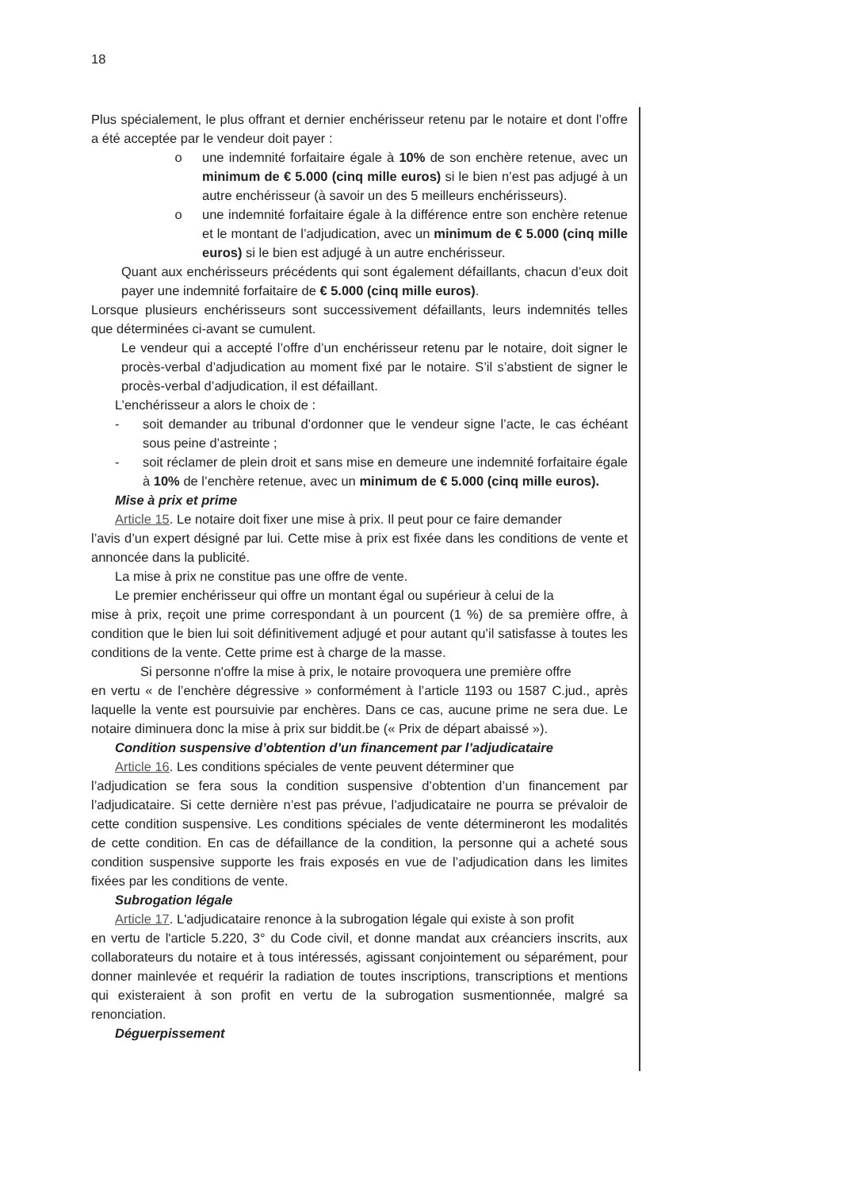18
Plus spécialement, le plus offrant et dernier enchérisseur retenu par le notaire et dont l’offre a été acceptée par le vendeur doit payer :
o une indemnité forfaitaire égale à 10% de son enchère retenue, avec un minimum de € 5.000 (cinq mille euros) si le bien n’est pas adjugé à un autre enchérisseur (à savoir un des 5 meilleurs enchérisseurs).
o une indemnité forfaitaire égale à la différence entre son enchère retenue et le montant de l’adjudication, avec un minimum de € 5.000 (cinq mille euros) si le bien est adjugé à un autre enchérisseur.
Quant aux enchérisseurs précédents qui sont également défaillants, chacun d’eux doit payer une indemnité forfaitaire de € 5.000 (cinq mille euros).
Lorsque plusieurs enchérisseurs sont successivement défaillants, leurs indemnités telles que déterminées ci-avant se cumulent.
Le vendeur qui a accepté l’offre d’un enchérisseur retenu par le notaire, doit signer le procès-verbal d’adjudication au moment fixé par le notaire. S’il s’abstient de signer le procès-verbal d’adjudication, il est défaillant.
L’enchérisseur a alors le choix de :
- soit demander au tribunal d’ordonner que le vendeur signe l’acte, le cas échéant sous peine d’astreinte ;
- soit réclamer de plein droit et sans mise en demeure une indemnité forfaitaire égale à 10% de l’enchère retenue, avec un minimum de € 5.000 (cinq mille euros).
Mise à prix et prime
Article 15. Le notaire doit fixer une mise à prix. Il peut pour ce faire demander
l’avis d’un expert désigné par lui. Cette mise à prix est fixée dans les conditions de vente et annoncée dans la publicité.
La mise à prix ne constitue pas une offre de vente.
Le premier enchérisseur qui offre un montant égal ou supérieur à celui de la
mise à prix, reçoit une prime correspondant à un pourcent (1 %) de sa première offre, à condition que le bien lui soit définitivement adjugé et pour autant qu’il satisfasse à toutes les conditions de la vente. Cette prime est à charge de la masse.
Si personne n'offre la mise à prix, le notaire provoquera une première offre
en vertu « de l’enchère dégressive » conformément à l’article 1193 ou 1587 C.jud., après laquelle la vente est poursuivie par enchères. Dans ce cas, aucune prime ne sera due. Le notaire diminuera donc la mise à prix sur biddit.be (« Prix de départ abaissé »).
Condition suspensive d’obtention d’un financement par l’adjudicataire
Article 16. Les conditions spéciales de vente peuvent déterminer que
l’adjudication se fera sous la condition suspensive d’obtention d’un financement par l’adjudicataire. Si cette dernière n’est pas prévue, l’adjudicataire ne pourra se prévaloir de cette condition suspensive. Les conditions spéciales de vente détermineront les modalités de cette condition. En cas de défaillance de la condition, la personne qui a acheté sous condition suspensive supporte les frais exposés en vue de l’adjudication dans les limites fixées par les conditions de vente.
Subrogation légale
Article 17. L'adjudicataire renonce à la subrogation légale qui existe à son profit
en vertu de l'article 5.220, 3° du Code civil, et donne mandat aux créanciers inscrits, aux collaborateurs du notaire et à tous intéressés, agissant conjointement ou séparément, pour donner mainlevée et requérir la radiation de toutes inscriptions, transcriptions et mentions qui existeraient à son profit en vertu de la subrogation susmentionnée, malgré sa renonciation.
Déguerpissement